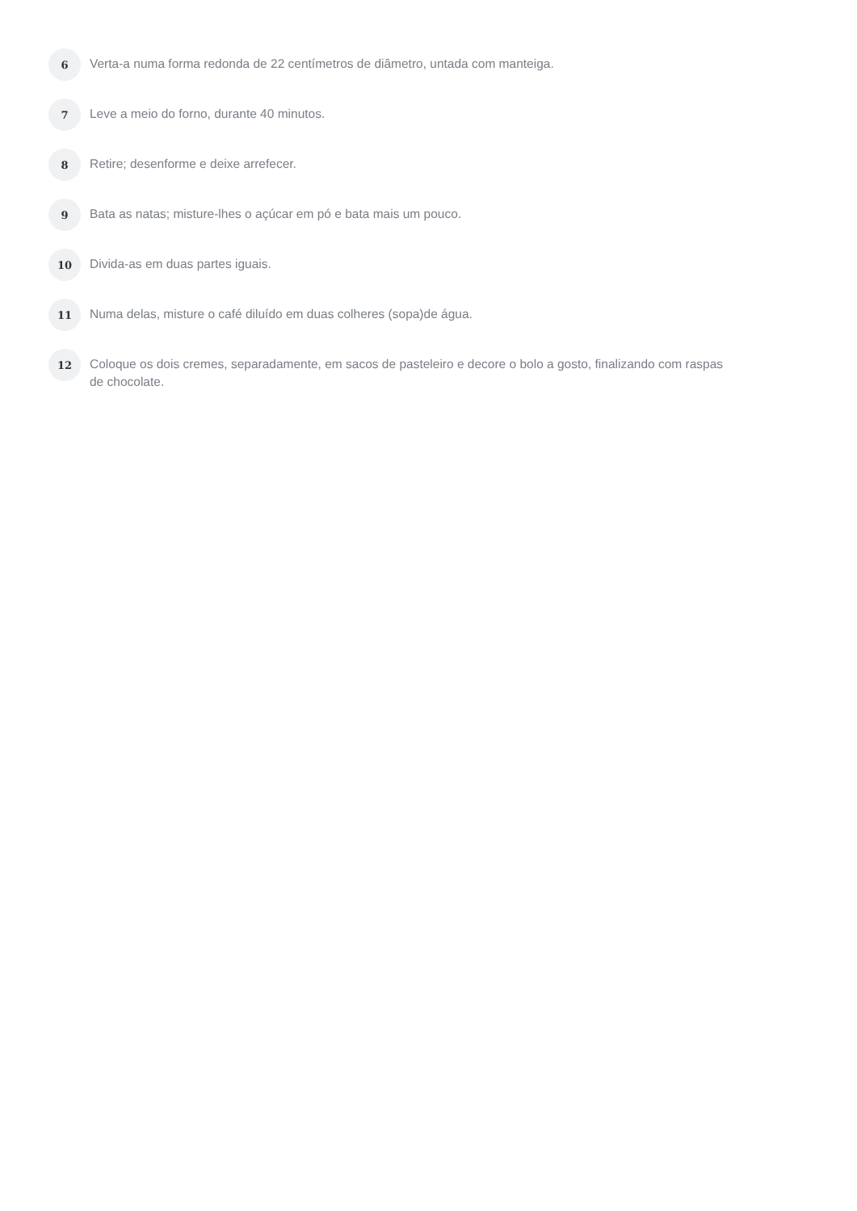6
Verta-a numa forma redonda de 22 centímetros de diâmetro, untada com manteiga.
7
Leve a meio do forno, durante 40 minutos.
8
Retire; desenforme e deixe arrefecer.
9
Bata as natas; misture-lhes o açúcar em pó e bata mais um pouco.
10
Divida-as em duas partes iguais.
11
Numa delas, misture o café diluído em duas colheres (sopa)de água.
12
Coloque os dois cremes, separadamente, em sacos de pasteleiro e decore o bolo a gosto, finalizando com raspas de chocolate.